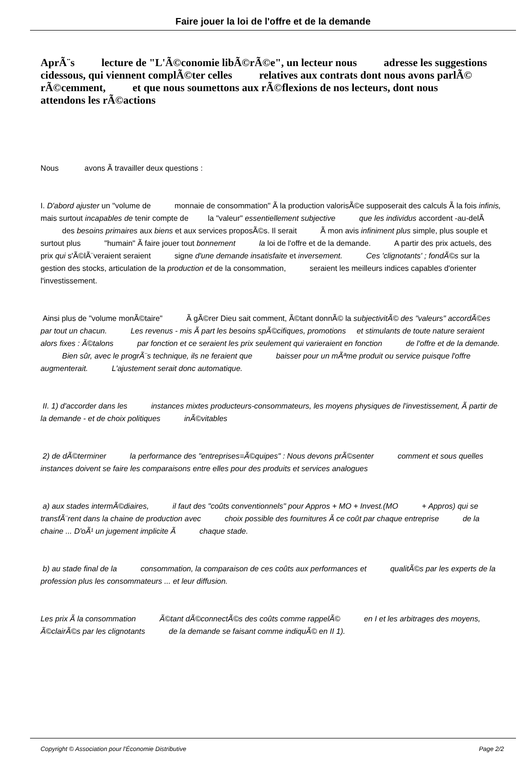Faire jouer la loi de l'offre et de la demande
AprÃ¨s lecture de "L'Ã©conomie libÃ©rÃ©e", un lecteur nous adresse les suggestions cidessous, qui viennent complÃ©ter celles relatives aux contrats dont nous avons parlÃ© rÃ©cemment, et que nous soumettons aux rÃ©flexions de nos lecteurs, dont nous attendons les rÃ©actions
Nous avons Ã travailler deux questions :
I. D'abord ajuster un "volume de monnaie de consommation" Ã la production valorisÃ©e supposerait des calculs Ã la fois infinis, mais surtout incapables de tenir compte de la "valeur" essentiellement subjective que les individus accordent -au-delÃ des besoins primaires aux biens et aux services proposÃ©s. Il serait Ã mon avis infiniment plus simple, plus souple et surtout plus "humain" Ã faire jouer tout bonnement la loi de l'offre et de la demande. A partir des prix actuels, des prix qui s'Ã©lÃ¨veraient seraient signe d'une demande insatisfaite et inversement. Ces 'clignotants' ; fondÃ©s sur la gestion des stocks, articulation de la production et de la consommation, seraient les meilleurs indices capables d'orienter l'investissement.
Ainsi plus de "volume monÃ©taire" Ã gÃ©rer Dieu sait comment, Ã©tant donnÃ© la subjectivitÃ© des "valeurs" accordÃ©es par tout un chacun. Les revenus - mis Ã part les besoins spÃ©cifiques, promotions et stimulants de toute nature seraient alors fixes : Ã©talons par fonction et ce seraient les prix seulement qui varieraient en fonction de l'offre et de la demande. Bien sûr, avec le progrÃ¨s technique, ils ne feraient que baisser pour un mÃªme produit ou service puisque l'offre augmenterait. L'ajustement serait donc automatique.
II. 1) d'accorder dans les instances mixtes producteurs-consommateurs, les moyens physiques de l'investissement, Ã partir de la demande - et de choix politiques inÃ©vitables
2) de dÃ©terminer la performance des "entreprises=Ã©quipes" : Nous devons prÃ©senter comment et sous quelles instances doivent se faire les comparaisons entre elles pour des produits et services analogues
a) aux stades intermÃ©diaires, il faut des "coûts conventionnels" pour Appros + MO + Invest.(MO + Appros) qui se transfÃ¨rent dans la chaine de production avec choix possible des fournitures Ã ce coût par chaque entreprise de la chaine ... D'oÃ¹ un jugement implicite Ã chaque stade.
b) au stade final de la consommation, la comparaison de ces coûts aux performances et qualitÃ©s par les experts de la profession plus les consommateurs ... et leur diffusion.
Les prix Ã la consommation Ã©tant dÃ©connectÃ©s des coûts comme rappelÃ© en I et les arbitrages des moyens, Ã©clairÃ©s par les clignotants de la demande se faisant comme indiquÃ© en II 1).
Copyright © Association pour l'Économie Distributive Page 2/2